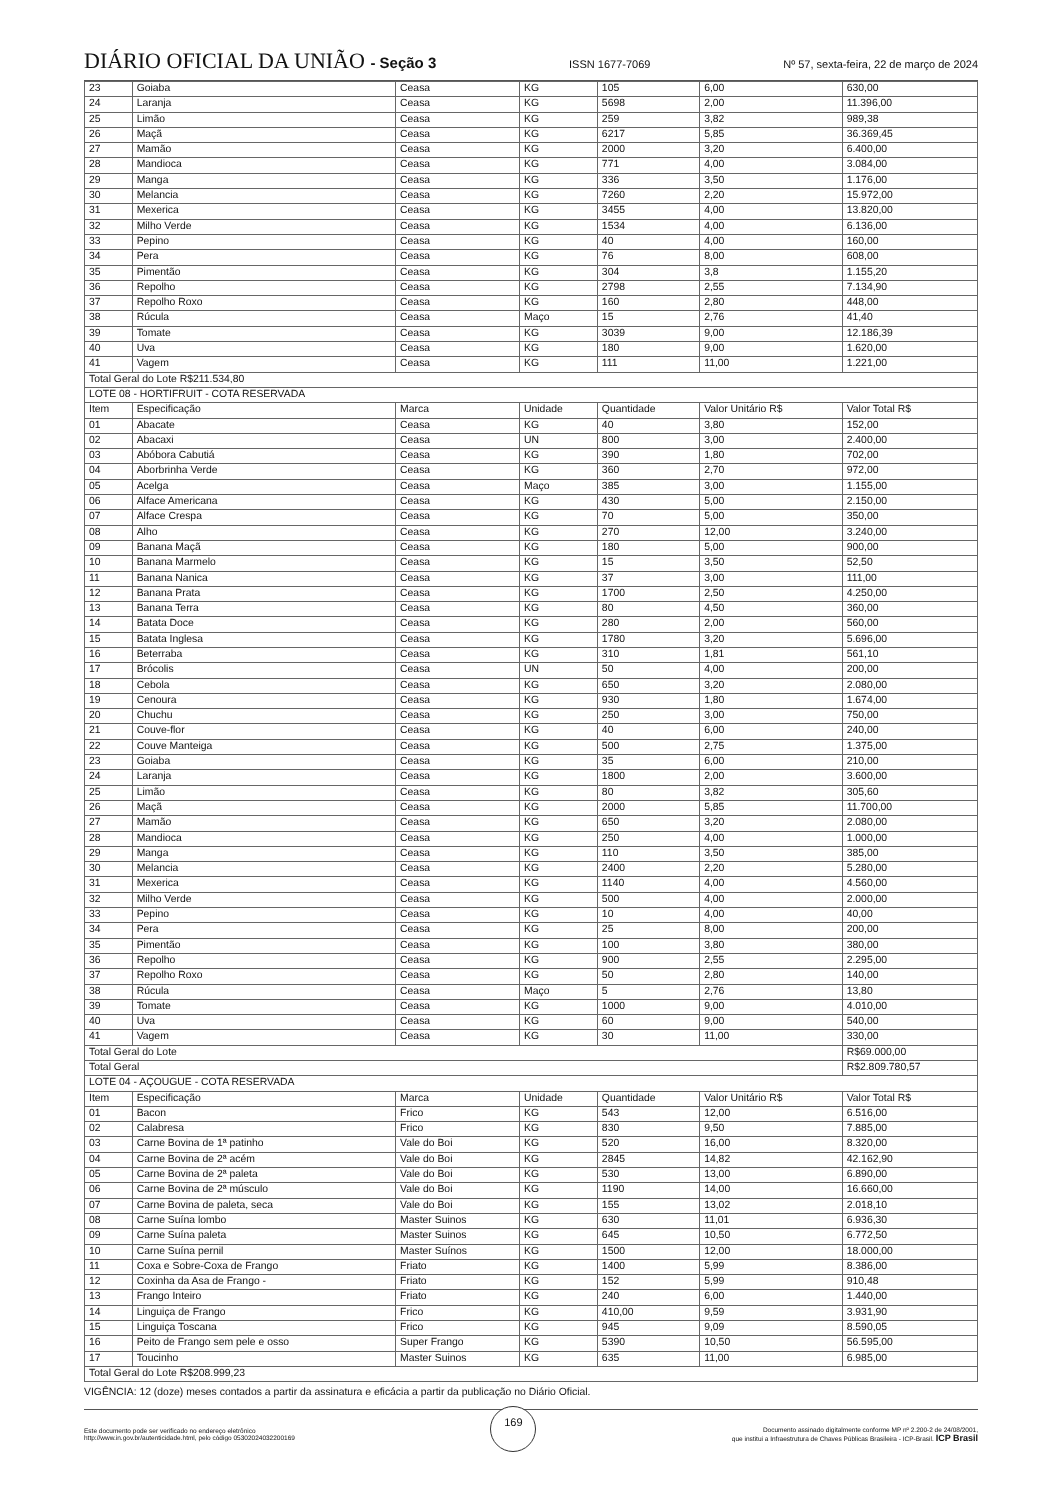DIÁRIO OFICIAL DA UNIÃO - Seção 3
ISSN 1677-7069 Nº 57, sexta-feira, 22 de março de 2024
| 23 | Goiaba | Ceasa | KG | 105 | 6,00 | 630,00 |
| 24 | Laranja | Ceasa | KG | 5698 | 2,00 | 11.396,00 |
| 25 | Limão | Ceasa | KG | 259 | 3,82 | 989,38 |
| 26 | Maçã | Ceasa | KG | 6217 | 5,85 | 36.369,45 |
| 27 | Mamão | Ceasa | KG | 2000 | 3,20 | 6.400,00 |
| 28 | Mandioca | Ceasa | KG | 771 | 4,00 | 3.084,00 |
| 29 | Manga | Ceasa | KG | 336 | 3,50 | 1.176,00 |
| 30 | Melancia | Ceasa | KG | 7260 | 2,20 | 15.972,00 |
| 31 | Mexerica | Ceasa | KG | 3455 | 4,00 | 13.820,00 |
| 32 | Milho Verde | Ceasa | KG | 1534 | 4,00 | 6.136,00 |
| 33 | Pepino | Ceasa | KG | 40 | 4,00 | 160,00 |
| 34 | Pera | Ceasa | KG | 76 | 8,00 | 608,00 |
| 35 | Pimentão | Ceasa | KG | 304 | 3,8 | 1.155,20 |
| 36 | Repolho | Ceasa | KG | 2798 | 2,55 | 7.134,90 |
| 37 | Repolho Roxo | Ceasa | KG | 160 | 2,80 | 448,00 |
| 38 | Rúcula | Ceasa | Maço | 15 | 2,76 | 41,40 |
| 39 | Tomate | Ceasa | KG | 3039 | 9,00 | 12.186,39 |
| 40 | Uva | Ceasa | KG | 180 | 9,00 | 1.620,00 |
| 41 | Vagem | Ceasa | KG | 111 | 11,00 | 1.221,00 |
| Total Geral do Lote R$211.534,80 | | | | | | |
| LOTE 08 - HORTIFRUIT - COTA RESERVADA | | | | | | |
| Item | Especificação | Marca | Unidade | Quantidade | Valor Unitário R$ | Valor Total R$ |
| 01 | Abacate | Ceasa | KG | 40 | 3,80 | 152,00 |
| 02 | Abacaxi | Ceasa | UN | 800 | 3,00 | 2.400,00 |
| 03 | Abóbora Cabutiá | Ceasa | KG | 390 | 1,80 | 702,00 |
| 04 | Aborbrinha Verde | Ceasa | KG | 360 | 2,70 | 972,00 |
| 05 | Acelga | Ceasa | Maço | 385 | 3,00 | 1.155,00 |
| 06 | Alface Americana | Ceasa | KG | 430 | 5,00 | 2.150,00 |
| 07 | Alface Crespa | Ceasa | KG | 70 | 5,00 | 350,00 |
| 08 | Alho | Ceasa | KG | 270 | 12,00 | 3.240,00 |
| 09 | Banana Maçã | Ceasa | KG | 180 | 5,00 | 900,00 |
| 10 | Banana Marmelo | Ceasa | KG | 15 | 3,50 | 52,50 |
| 11 | Banana Nanica | Ceasa | KG | 37 | 3,00 | 111,00 |
| 12 | Banana Prata | Ceasa | KG | 1700 | 2,50 | 4.250,00 |
| 13 | Banana Terra | Ceasa | KG | 80 | 4,50 | 360,00 |
| 14 | Batata Doce | Ceasa | KG | 280 | 2,00 | 560,00 |
| 15 | Batata Inglesa | Ceasa | KG | 1780 | 3,20 | 5.696,00 |
| 16 | Beterraba | Ceasa | KG | 310 | 1,81 | 561,10 |
| 17 | Brócolis | Ceasa | UN | 50 | 4,00 | 200,00 |
| 18 | Cebola | Ceasa | KG | 650 | 3,20 | 2.080,00 |
| 19 | Cenoura | Ceasa | KG | 930 | 1,80 | 1.674,00 |
| 20 | Chuchu | Ceasa | KG | 250 | 3,00 | 750,00 |
| 21 | Couve-flor | Ceasa | KG | 40 | 6,00 | 240,00 |
| 22 | Couve Manteiga | Ceasa | KG | 500 | 2,75 | 1.375,00 |
| 23 | Goiaba | Ceasa | KG | 35 | 6,00 | 210,00 |
| 24 | Laranja | Ceasa | KG | 1800 | 2,00 | 3.600,00 |
| 25 | Limão | Ceasa | KG | 80 | 3,82 | 305,60 |
| 26 | Maçã | Ceasa | KG | 2000 | 5,85 | 11.700,00 |
| 27 | Mamão | Ceasa | KG | 650 | 3,20 | 2.080,00 |
| 28 | Mandioca | Ceasa | KG | 250 | 4,00 | 1.000,00 |
| 29 | Manga | Ceasa | KG | 110 | 3,50 | 385,00 |
| 30 | Melancia | Ceasa | KG | 2400 | 2,20 | 5.280,00 |
| 31 | Mexerica | Ceasa | KG | 1140 | 4,00 | 4.560,00 |
| 32 | Milho Verde | Ceasa | KG | 500 | 4,00 | 2.000,00 |
| 33 | Pepino | Ceasa | KG | 10 | 4,00 | 40,00 |
| 34 | Pera | Ceasa | KG | 25 | 8,00 | 200,00 |
| 35 | Pimentão | Ceasa | KG | 100 | 3,80 | 380,00 |
| 36 | Repolho | Ceasa | KG | 900 | 2,55 | 2.295,00 |
| 37 | Repolho Roxo | Ceasa | KG | 50 | 2,80 | 140,00 |
| 38 | Rúcula | Ceasa | Maço | 5 | 2,76 | 13,80 |
| 39 | Tomate | Ceasa | KG | 1000 | 9,00 | 4.010,00 |
| 40 | Uva | Ceasa | KG | 60 | 9,00 | 540,00 |
| 41 | Vagem | Ceasa | KG | 30 | 11,00 | 330,00 |
| Total Geral do Lote | | | | | | R$69.000,00 |
| Total Geral | | | | | | R$2.809.780,57 |
| LOTE 04 - AÇOUGUE - COTA RESERVADA | | | | | | |
| Item | Especificação | Marca | Unidade | Quantidade | Valor Unitário R$ | Valor Total R$ |
| 01 | Bacon | Frico | KG | 543 | 12,00 | 6.516,00 |
| 02 | Calabresa | Frico | KG | 830 | 9,50 | 7.885,00 |
| 03 | Carne Bovina de 1ª patinho | Vale do Boi | KG | 520 | 16,00 | 8.320,00 |
| 04 | Carne Bovina de 2ª acém | Vale do Boi | KG | 2845 | 14,82 | 42.162,90 |
| 05 | Carne Bovina de 2ª paleta | Vale do Boi | KG | 530 | 13,00 | 6.890,00 |
| 06 | Carne Bovina de 2ª músculo | Vale do Boi | KG | 1190 | 14,00 | 16.660,00 |
| 07 | Carne Bovina de paleta, seca | Vale do Boi | KG | 155 | 13,02 | 2.018,10 |
| 08 | Carne Suína lombo | Master Suinos | KG | 630 | 11,01 | 6.936,30 |
| 09 | Carne Suína paleta | Master Suinos | KG | 645 | 10,50 | 6.772,50 |
| 10 | Carne Suína pernil | Master Suínos | KG | 1500 | 12,00 | 18.000,00 |
| 11 | Coxa e Sobre-Coxa de Frango | Friato | KG | 1400 | 5,99 | 8.386,00 |
| 12 | Coxinha da Asa de Frango - | Friato | KG | 152 | 5,99 | 910,48 |
| 13 | Frango Inteiro | Friato | KG | 240 | 6,00 | 1.440,00 |
| 14 | Linguiça de Frango | Frico | KG | 410,00 | 9,59 | 3.931,90 |
| 15 | Linguiça Toscana | Frico | KG | 945 | 9,09 | 8.590,05 |
| 16 | Peito de Frango sem pele e osso | Super Frango | KG | 5390 | 10,50 | 56.595,00 |
| 17 | Toucinho | Master Suinos | KG | 635 | 11,00 | 6.985,00 |
| Total Geral do Lote R$208.999,23 | | | | | | |
VIGÊNCIA: 12 (doze) meses contados a partir da assinatura e eficácia a partir da publicação no Diário Oficial.
Este documento pode ser verificado no endereço eletrônico
http://www.in.gov.br/autenticidade.html, pelo código 05302024032200169
169
Documento assinado digitalmente conforme MP nº 2.200-2 de 24/08/2001,
que institui a Infraestrutura de Chaves Públicas Brasileira - ICP-Brasil. ICP Brasil